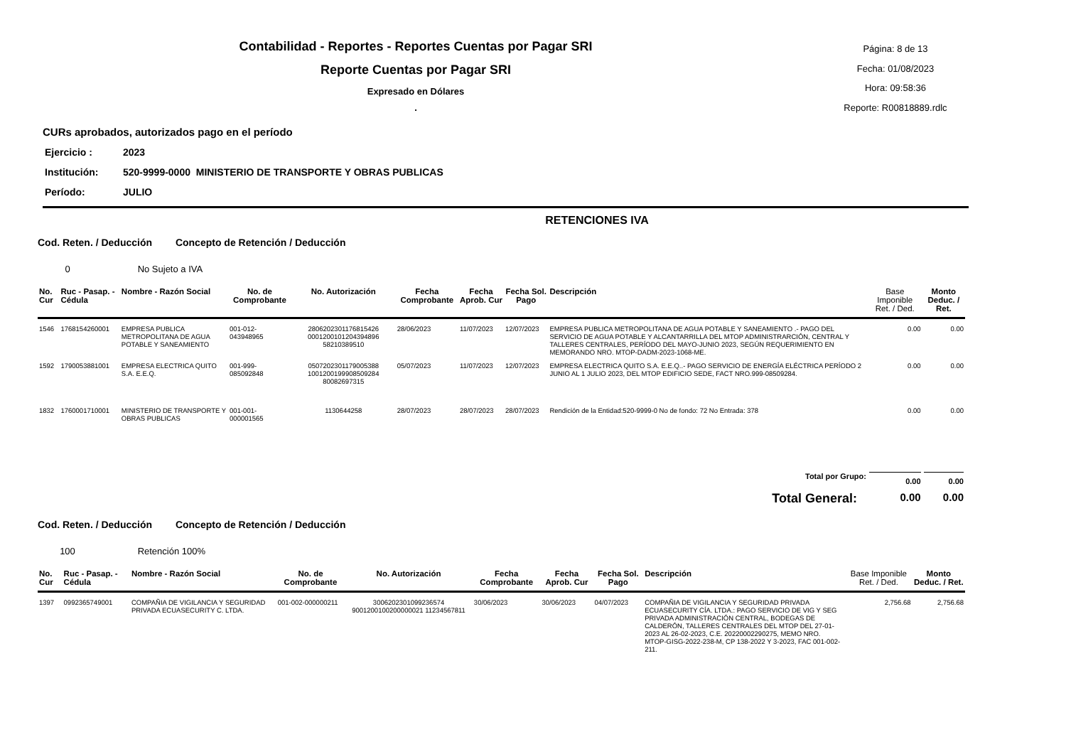Contabilidad - Reportes - Reportes Cuentas por Pagar SRI
Reporte Cuentas por Pagar SRI
Expresado en Dólares
.
Página: 8 de 13
Fecha: 01/08/2023
Hora: 09:58:36
Reporte: R00818889.rdlc
CURs aprobados, autorizados pago en el período
Ejercicio : 2023
Institución: 520-9999-0000 MINISTERIO DE TRANSPORTE Y OBRAS PUBLICAS
Período: JULIO
RETENCIONES IVA
Cod. Reten. / Deducción Concepto de Retención / Deducción
0 No Sujeto a IVA
| No. Cur | Ruc - Pasap. - Cédula | Nombre - Razón Social | No. de Comprobante | No. Autorización | Fecha Comprobante | Fecha Aprob. Cur | Fecha Sol. Pago | Descripción | Base Imponible Ret. / Ded. | Monto Deduc. / Ret. |
| --- | --- | --- | --- | --- | --- | --- | --- | --- | --- | --- |
| 1546 | 1768154260001 | EMPRESA PUBLICA METROPOLITANA DE AGUA POTABLE Y SANEAMIENTO | 001-012-043948965 | 2806202301176815426 0001200101204394896 58210389510 | 28/06/2023 | 11/07/2023 | 12/07/2023 | EMPRESA PUBLICA METROPOLITANA DE AGUA POTABLE Y SANEAMIENTO .- PAGO DEL SERVICIO DE AGUA POTABLE Y ALCANTARRILLA DEL MTOP ADMINISTRARCIÓN, CENTRAL Y TALLERES CENTRALES, PERÍODO DEL MAYO-JUNIO 2023, SEGÚN REQUERIMIENTO EN MEMORANDO NRO. MTOP-DADM-2023-1068-ME. | 0.00 | 0.00 |
| 1592 | 1790053881001 | EMPRESA ELECTRICA QUITO S.A. E.E.Q. | 001-999-085092848 | 0507202301179005388 1001200199908509284 80082697315 | 05/07/2023 | 11/07/2023 | 12/07/2023 | EMPRESA ELECTRICA QUITO S.A. E.E.Q..- PAGO SERVICIO DE ENERGÍA ELÉCTRICA PERÍODO 2 JUNIO AL 1 JULIO 2023, DEL MTOP EDIFICIO SEDE, FACT NRO.999-08509284. | 0.00 | 0.00 |
| 1832 | 1760001710001 | MINISTERIO DE TRANSPORTE Y OBRAS PUBLICAS | 001-001-000001565 | 1130644258 | 28/07/2023 | 28/07/2023 | 28/07/2023 | Rendición de la Entidad:520-9999-0 No de fondo: 72 No Entrada: 378 | 0.00 | 0.00 |
| Total por Grupo: | | | | | | | | | 0.00 | 0.00 |
| Total General: | | | | | | | | | 0.00 | 0.00 |
Cod. Reten. / Deducción Concepto de Retención / Deducción
100 Retención 100%
| No. Cur | Ruc - Pasap. - Cédula | Nombre - Razón Social | No. de Comprobante | No. Autorización | Fecha Comprobante | Fecha Aprob. Cur | Fecha Sol. Pago | Descripción | Base Imponible Ret. / Ded. | Monto Deduc. / Ret. |
| --- | --- | --- | --- | --- | --- | --- | --- | --- | --- | --- |
| 1397 | 0992365749001 | COMPAÑIA DE VIGILANCIA Y SEGURIDAD PRIVADA ECUASECURITY C. LTDA. | 001-002-000000211 | 3006202301099236574 9001200100200000021 11234567811 | 30/06/2023 | 30/06/2023 | 04/07/2023 | COMPAÑIA DE VIGILANCIA Y SEGURIDAD PRIVADA ECUASECURITY CÍA. LTDA.: PAGO SERVICIO DE VIG Y SEG PRIVADA ADMINISTRACIÓN CENTRAL, BODEGAS DE CALDERÓN, TALLERES CENTRALES DEL MTOP DEL 27-01-2023 AL 26-02-2023, C.E. 20220002290275, MEMO NRO. MTOP-GISG-2022-238-M, CP 138-2022 Y 3-2023, FAC 001-002-211. | 2,756.68 | 2,756.68 |